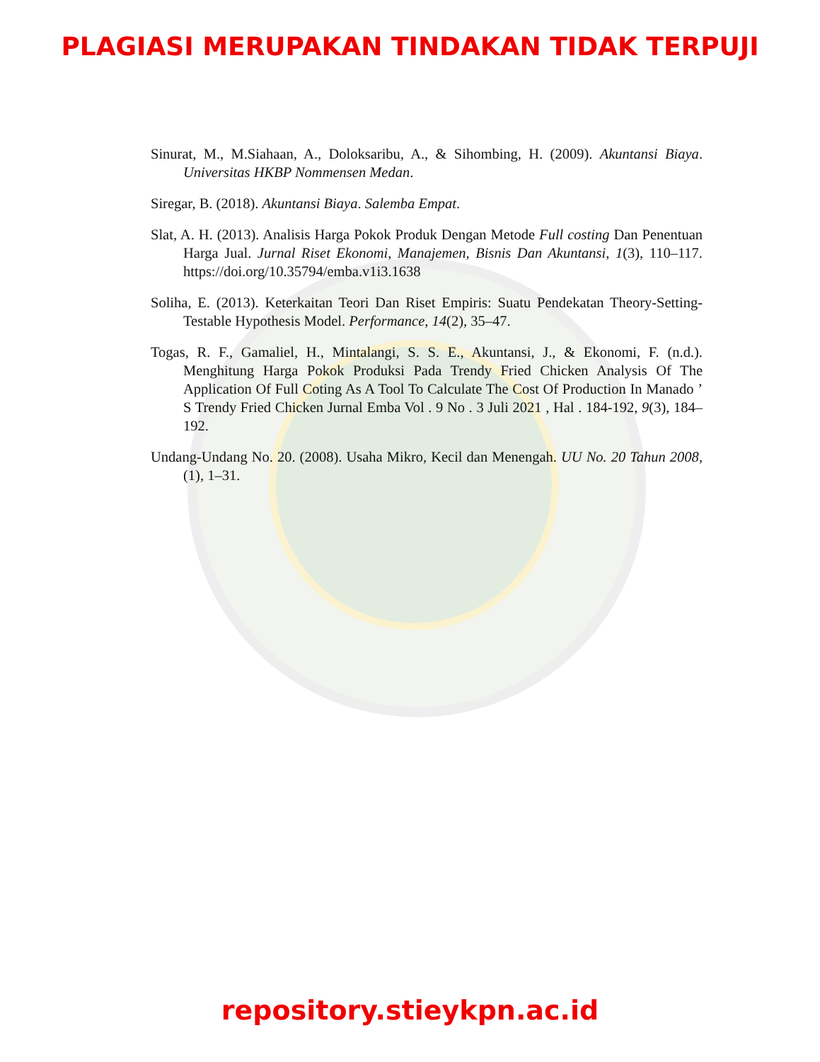PLAGIASI MERUPAKAN TINDAKAN TIDAK TERPUJI
Sinurat, M., M.Siahaan, A., Doloksaribu, A., & Sihombing, H. (2009). Akuntansi Biaya. Universitas HKBP Nommensen Medan.
Siregar, B. (2018). Akuntansi Biaya. Salemba Empat.
Slat, A. H. (2013). Analisis Harga Pokok Produk Dengan Metode Full costing Dan Penentuan Harga Jual. Jurnal Riset Ekonomi, Manajemen, Bisnis Dan Akuntansi, 1(3), 110–117. https://doi.org/10.35794/emba.v1i3.1638
Soliha, E. (2013). Keterkaitan Teori Dan Riset Empiris: Suatu Pendekatan Theory-Setting-Testable Hypothesis Model. Performance, 14(2), 35–47.
Togas, R. F., Gamaliel, H., Mintalangi, S. S. E., Akuntansi, J., & Ekonomi, F. (n.d.). Menghitung Harga Pokok Produksi Pada Trendy Fried Chicken Analysis Of The Application Of Full Coting As A Tool To Calculate The Cost Of Production In Manado ’ S Trendy Fried Chicken Jurnal Emba Vol . 9 No . 3 Juli 2021 , Hal . 184-192, 9(3), 184–192.
Undang-Undang No. 20. (2008). Usaha Mikro, Kecil dan Menengah. UU No. 20 Tahun 2008, (1), 1–31.
repository.stieykpn.ac.id